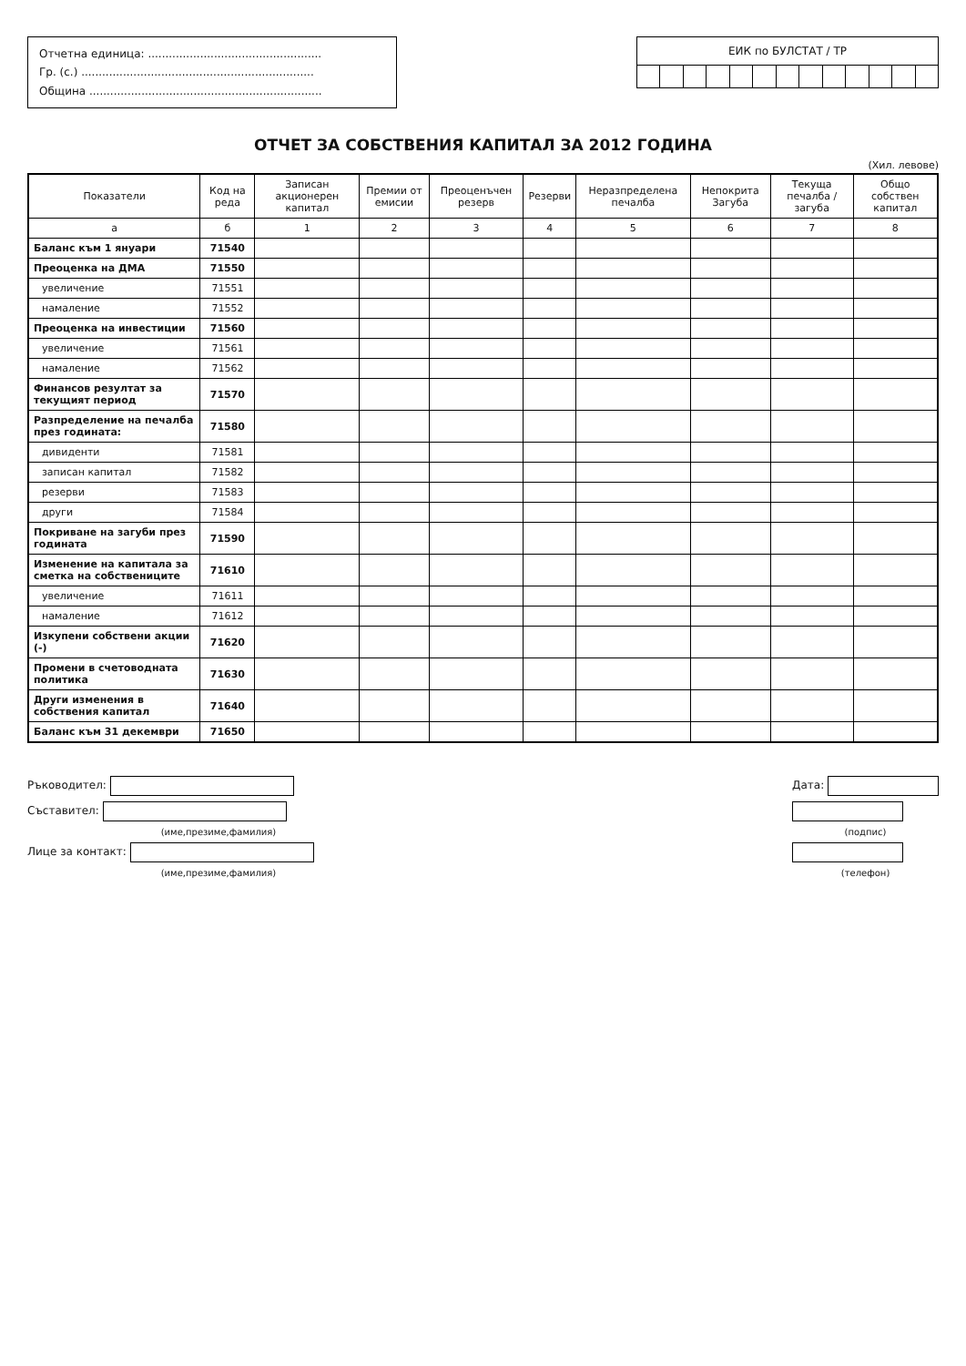Отчетна единица: ..................................................
Гр. (с.) ...................................................................
Община ...................................................................
ЕИК по БУЛСТАТ / ТР
ОТЧЕТ ЗА СОБСТВЕНИЯ КАПИТАЛ ЗА 2012 ГОДИНА
(Хил. левове)
| Показатели | Код на реда | Записан акционерен капитал | Премии от емисии | Преоценъчен резерв | Резерви | Неразпределена печалба | Непокрита Загуба | Текуща печалба / загуба | Общо собствен капитал |
| --- | --- | --- | --- | --- | --- | --- | --- | --- | --- |
| а | б | 1 | 2 | 3 | 4 | 5 | 6 | 7 | 8 |
| Баланс към 1 януари | 71540 | | | | | | | | |
| Преоценка на ДМА | 71550 | | | | | | | | |
| увеличение | 71551 | | | | | | | | |
| намаление | 71552 | | | | | | | | |
| Преоценка на инвестиции | 71560 | | | | | | | | |
| увеличение | 71561 | | | | | | | | |
| намаление | 71562 | | | | | | | | |
| Финансов резултат за текущият период | 71570 | | | | | | | | |
| Разпределение на печалба през годината: | 71580 | | | | | | | | |
| дивиденти | 71581 | | | | | | | | |
| записан капитал | 71582 | | | | | | | | |
| резерви | 71583 | | | | | | | | |
| други | 71584 | | | | | | | | |
| Покриване на загуби през годината | 71590 | | | | | | | | |
| Изменение на капитала за сметка на собствениците | 71610 | | | | | | | | |
| увеличение | 71611 | | | | | | | | |
| намаление | 71612 | | | | | | | | |
| Изкупени собствени акции (-) | 71620 | | | | | | | | |
| Промени в счетоводната политика | 71630 | | | | | | | | |
| Други изменения в собствения капитал | 71640 | | | | | | | | |
| Баланс към 31 декември | 71650 | | | | | | | | |
Ръководител:
Съставител:
(име,презиме,фамилия)
Лице за контакт:
(име,презиме,фамилия)
Дата:
(подпис)
(телефон)